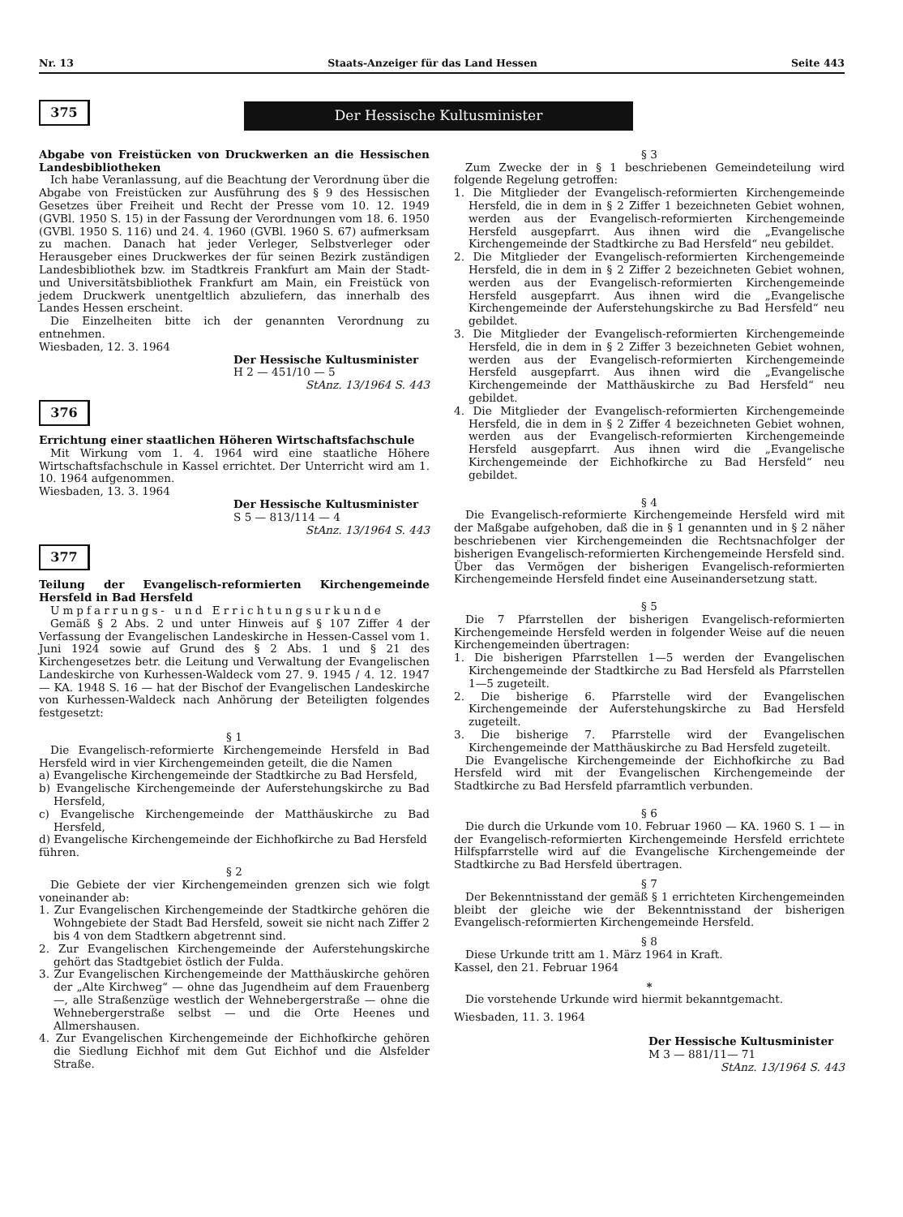Nr. 13 Staats-Anzeiger für das Land Hessen Seite 443
375
Der Hessische Kultusminister
Abgabe von Freistücken von Druckwerken an die Hessischen Landesbibliotheken
Ich habe Veranlassung, auf die Beachtung der Verordnung über die Abgabe von Freistücken zur Ausführung des § 9 des Hessischen Gesetzes über Freiheit und Recht der Presse vom 10. 12. 1949 (GVBl. 1950 S. 15) in der Fassung der Verordnungen vom 18. 6. 1950 (GVBl. 1950 S. 116) und 24. 4. 1960 (GVBl. 1960 S. 67) aufmerksam zu machen. Danach hat jeder Verleger, Selbstverleger oder Herausgeber eines Druckwerkes der für seinen Bezirk zuständigen Landesbibliothek bzw. im Stadtkreis Frankfurt am Main der Stadt- und Universitätsbibliothek Frankfurt am Main, ein Freistück von jedem Druckwerk unentgeltlich abzuliefern, das innerhalb des Landes Hessen erscheint.
Die Einzelheiten bitte ich der genannten Verordnung zu entnehmen.
Wiesbaden, 12. 3. 1964
Der Hessische Kultusminister
H 2 — 451/10 — 5
StAnz. 13/1964 S. 443
376
Errichtung einer staatlichen Höheren Wirtschaftsfachschule
Mit Wirkung vom 1. 4. 1964 wird eine staatliche Höhere Wirtschaftsfachschule in Kassel errichtet. Der Unterricht wird am 1. 10. 1964 aufgenommen.
Wiesbaden, 13. 3. 1964
Der Hessische Kultusminister
S 5 — 813/114 — 4
StAnz. 13/1964 S. 443
377
Teilung der Evangelisch-reformierten Kirchengemeinde Hersfeld in Bad Hersfeld
Umpfarrungs- und Errichtungsurkunde
Gemäß § 2 Abs. 2 und unter Hinweis auf § 107 Ziffer 4 der Verfassung der Evangelischen Landeskirche in Hessen-Cassel vom 1. Juni 1924 sowie auf Grund des § 2 Abs. 1 und § 21 des Kirchengesetzes betr. die Leitung und Verwaltung der Evangelischen Landeskirche von Kurhessen-Waldeck vom 27. 9. 1945 / 4. 12. 1947 — KA. 1948 S. 16 — hat der Bischof der Evangelischen Landeskirche von Kurhessen-Waldeck nach Anhörung der Beteiligten folgendes festgesetzt:
§ 1
Die Evangelisch-reformierte Kirchengemeinde Hersfeld in Bad Hersfeld wird in vier Kirchengemeinden geteilt, die die Namen
a) Evangelische Kirchengemeinde der Stadtkirche zu Bad Hersfeld,
b) Evangelische Kirchengemeinde der Auferstehungskirche zu Bad Hersfeld,
c) Evangelische Kirchengemeinde der Matthäuskirche zu Bad Hersfeld,
d) Evangelische Kirchengemeinde der Eichhofkirche zu Bad Hersfeld
führen.
§ 2
Die Gebiete der vier Kirchengemeinden grenzen sich wie folgt voneinander ab:
1. Zur Evangelischen Kirchengemeinde der Stadtkirche gehören die Wohngebiete der Stadt Bad Hersfeld, soweit sie nicht nach Ziffer 2 bis 4 von dem Stadtkern abgetrennt sind.
2. Zur Evangelischen Kirchengemeinde der Auferstehungskirche gehört das Stadtgebiet östlich der Fulda.
3. Zur Evangelischen Kirchengemeinde der Matthäuskirche gehören der „Alte Kirchweg“ — ohne das Jugendheim auf dem Frauenberg —, alle Straßenzüge westlich der Wehnebergerstraße — ohne die Wehnebergerstraße selbst — und die Orte Heenes und Allmershausen.
4. Zur Evangelischen Kirchengemeinde der Eichhofkirche gehören die Siedlung Eichhof mit dem Gut Eichhof und die Alsfelder Straße.
§ 3
Zum Zwecke der in § 1 beschriebenen Gemeindeteilung wird folgende Regelung getroffen:
1. Die Mitglieder der Evangelisch-reformierten Kirchengemeinde Hersfeld, die in dem in § 2 Ziffer 1 bezeichneten Gebiet wohnen, werden aus der Evangelisch-reformierten Kirchengemeinde Hersfeld ausgepfarrt. Aus ihnen wird die „Evangelische Kirchengemeinde der Stadtkirche zu Bad Hersfeld“ neu gebildet.
2. Die Mitglieder der Evangelisch-reformierten Kirchengemeinde Hersfeld, die in dem in § 2 Ziffer 2 bezeichneten Gebiet wohnen, werden aus der Evangelisch-reformierten Kirchengemeinde Hersfeld ausgepfarrt. Aus ihnen wird die „Evangelische Kirchengemeinde der Auferstehungskirche zu Bad Hersfeld“ neu gebildet.
3. Die Mitglieder der Evangelisch-reformierten Kirchengemeinde Hersfeld, die in dem in § 2 Ziffer 3 bezeichneten Gebiet wohnen, werden aus der Evangelisch-reformierten Kirchengemeinde Hersfeld ausgepfarrt. Aus ihnen wird die „Evangelische Kirchengemeinde der Matthäuskirche zu Bad Hersfeld“ neu gebildet.
4. Die Mitglieder der Evangelisch-reformierten Kirchengemeinde Hersfeld, die in dem in § 2 Ziffer 4 bezeichneten Gebiet wohnen, werden aus der Evangelisch-reformierten Kirchengemeinde Hersfeld ausgepfarrt. Aus ihnen wird die „Evangelische Kirchengemeinde der Eichhofkirche zu Bad Hersfeld“ neu gebildet.
§ 4
Die Evangelisch-reformierte Kirchengemeinde Hersfeld wird mit der Maßgabe aufgehoben, daß die in § 1 genannten und in § 2 näher beschriebenen vier Kirchengemeinden die Rechtsnachfolger der bisherigen Evangelisch-reformierten Kirchengemeinde Hersfeld sind. Über das Vermögen der bisherigen Evangelisch-reformierten Kirchengemeinde Hersfeld findet eine Auseinandersetzung statt.
§ 5
Die 7 Pfarrstellen der bisherigen Evangelisch-reformierten Kirchengemeinde Hersfeld werden in folgender Weise auf die neuen Kirchengemeinden übertragen:
1. Die bisherigen Pfarrstellen 1—5 werden der Evangelischen Kirchengemeinde der Stadtkirche zu Bad Hersfeld als Pfarrstellen 1—5 zugeteilt.
2. Die bisherige 6. Pfarrstelle wird der Evangelischen Kirchengemeinde der Auferstehungskirche zu Bad Hersfeld zugeteilt.
3. Die bisherige 7. Pfarrstelle wird der Evangelischen Kirchengemeinde der Matthäuskirche zu Bad Hersfeld zugeteilt.
Die Evangelische Kirchengemeinde der Eichhofkirche zu Bad Hersfeld wird mit der Evangelischen Kirchengemeinde der Stadtkirche zu Bad Hersfeld pfarramtlich verbunden.
§ 6
Die durch die Urkunde vom 10. Februar 1960 — KA. 1960 S. 1 — in der Evangelisch-reformierten Kirchengemeinde Hersfeld errichtete Hilfspfarrstelle wird auf die Evangelische Kirchengemeinde der Stadtkirche zu Bad Hersfeld übertragen.
§ 7
Der Bekenntnisstand der gemäß § 1 errichteten Kirchengemeinden bleibt der gleiche wie der Bekenntnisstand der bisherigen Evangelisch-reformierten Kirchengemeinde Hersfeld.
§ 8
Diese Urkunde tritt am 1. März 1964 in Kraft.
Kassel, den 21. Februar 1964
*
Die vorstehende Urkunde wird hiermit bekanntgemacht.
Wiesbaden, 11. 3. 1964
Der Hessische Kultusminister
M 3 — 881/11— 71
StAnz. 13/1964 S. 443